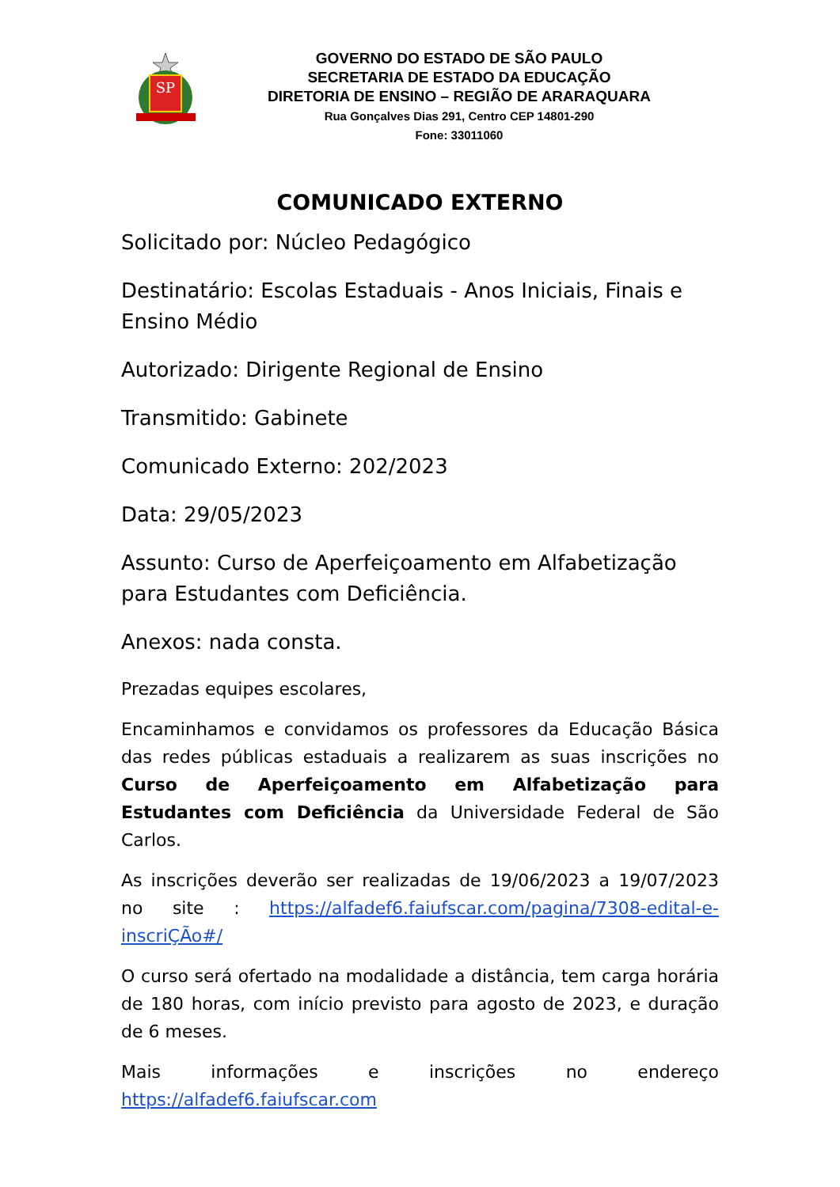SP
GOVERNO DO ESTADO DE SÃO PAULO
SECRETARIA DE ESTADO DA EDUCAÇÃO
DIRETORIA DE ENSINO – REGIÃO DE ARARAQUARA
Rua Gonçalves Dias 291, Centro CEP 14801-290
Fone: 33011060
COMUNICADO EXTERNO
Solicitado por: Núcleo Pedagógico
Destinatário: Escolas Estaduais - Anos Iniciais, Finais e Ensino Médio
Autorizado: Dirigente Regional de Ensino
Transmitido: Gabinete
Comunicado Externo: 202/2023
Data: 29/05/2023
Assunto: Curso de Aperfeiçoamento em Alfabetização para Estudantes com Deficiência.
Anexos: nada consta.
Prezadas equipes escolares,
Encaminhamos e convidamos os professores da Educação Básica das redes públicas estaduais a realizarem as suas inscrições no Curso de Aperfeiçoamento em Alfabetização para Estudantes com Deficiência da Universidade Federal de São Carlos.
As inscrições deverão ser realizadas de 19/06/2023 a 19/07/2023 no site : https://alfadef6.faiufscar.com/pagina/7308-edital-e-inscriÇÃo#/
O curso será ofertado na modalidade a distância, tem carga horária de 180 horas, com início previsto para agosto de 2023, e duração de 6 meses.
Mais informações e inscrições no endereço https://alfadef6.faiufscar.com